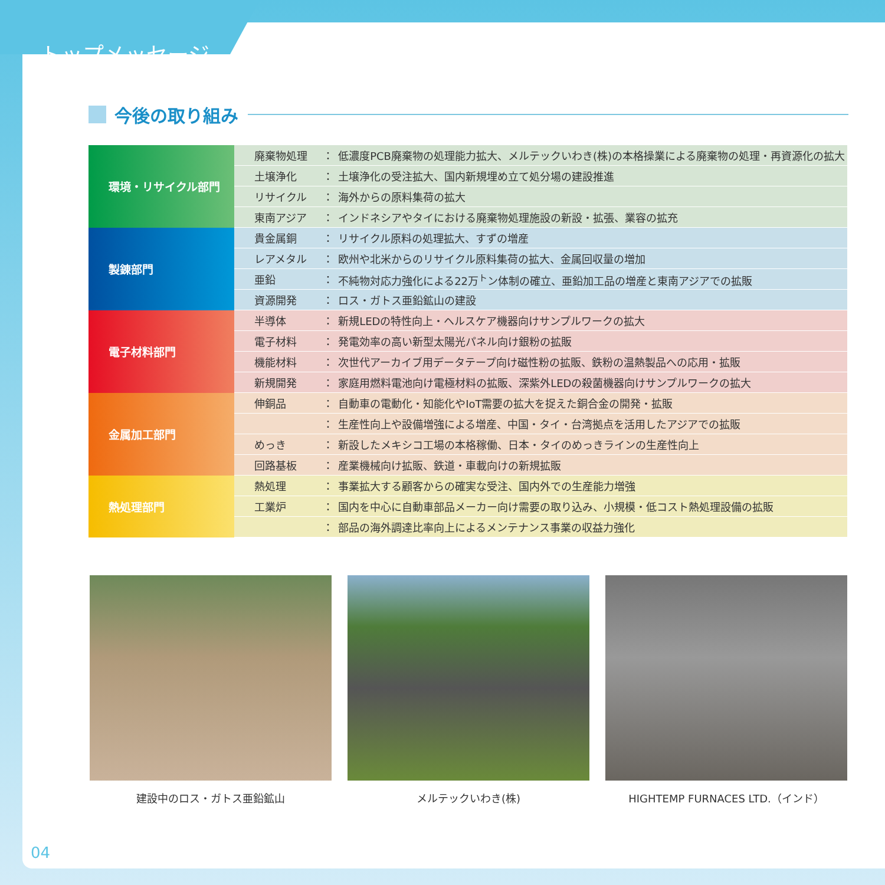トップメッセージ
今後の取り組み
| 環境・リサイクル部門 | 廃棄物処理 | ： | 低濃度PCB廃棄物の処理能力拡大、メルテックいわき(株)の本格操業による廃棄物の処理・再資源化の拡大 |
| | 土壌浄化 | ： | 土壌浄化の受注拡大、国内新規埋め立て処分場の建設推進 |
| | リサイクル | ： | 海外からの原料集荷の拡大 |
| | 東南アジア | ： | インドネシアやタイにおける廃棄物処理施設の新設・拡張、業容の拡充 |
| 製錬部門 | 貴金属銅 | ： | リサイクル原料の処理拡大、すずの増産 |
| | レアメタル | ： | 欧州や北米からのリサイクル原料集荷の拡大、金属回収量の増加 |
| | 亜鉛 | ： | 不純物対応力強化による22万<sup>ト</sup>ン体制の確立、亜鉛加工品の増産と東南アジアでの拡販 |
| | 資源開発 | ： | ロス・ガトス亜鉛鉱山の建設 |
| 電子材料部門 | 半導体 | ： | 新規LEDの特性向上・ヘルスケア機器向けサンプルワークの拡大 |
| | 電子材料 | ： | 発電効率の高い新型太陽光パネル向け銀粉の拡販 |
| | 機能材料 | ： | 次世代アーカイブ用データテープ向け磁性粉の拡販、鉄粉の温熱製品への応用・拡販 |
| | 新規開発 | ： | 家庭用燃料電池向け電極材料の拡販、深紫外LEDの殺菌機器向けサンプルワークの拡大 |
| 金属加工部門 | 伸銅品 | ： | 自動車の電動化・知能化やIoT需要の拡大を捉えた銅合金の開発・拡販 |
| | | ： | 生産性向上や設備増強による増産、中国・タイ・台湾拠点を活用したアジアでの拡販 |
| | めっき | ： | 新設したメキシコ工場の本格稼働、日本・タイのめっきラインの生産性向上 |
| | 回路基板 | ： | 産業機械向け拡販、鉄道・車載向けの新規拡販 |
| 熱処理部門 | 熱処理 | ： | 事業拡大する顧客からの確実な受注、国内外での生産能力増強 |
| | 工業炉 | ： | 国内を中心に自動車部品メーカー向け需要の取り込み、小規模・低コスト熱処理設備の拡販 |
| | | ： | 部品の海外調達比率向上によるメンテナンス事業の収益力強化 |
建設中のロス・ガトス亜鉛鉱山 メルテックいわき(株) HIGHTEMP FURNACES LTD.（インド）
04